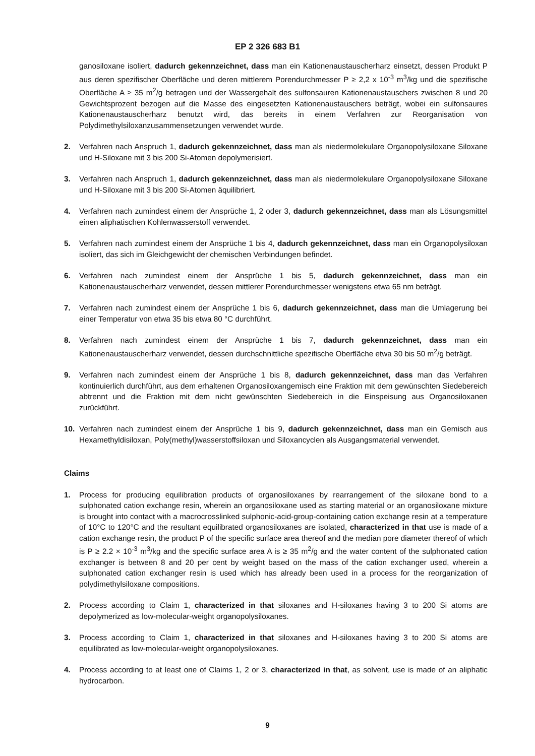EP 2 326 683 B1
ganosiloxane isoliert, dadurch gekennzeichnet, dass man ein Kationenaustauscherharz einsetzt, dessen Produkt P aus deren spezifischer Oberfläche und deren mittlerem Porendurchmesser P ≥ 2,2 x 10<sup>-3</sup> m<sup>3</sup>/kg und die spezifische Oberfläche A ≥ 35 m<sup>2</sup>/g betragen und der Wassergehalt des sulfonsauren Kationenaustauschers zwischen 8 und 20 Gewichtsprozent bezogen auf die Masse des eingesetzten Kationenaustauschers beträgt, wobei ein sulfonsaures Kationenaustauscherharz benutzt wird, das bereits in einem Verfahren zur Reorganisation von Polydimethylsiloxanzusammensetzungen verwendet wurde.
2. Verfahren nach Anspruch 1, dadurch gekennzeichnet, dass man als niedermolekulare Organopolysiloxane Siloxane und H-Siloxane mit 3 bis 200 Si-Atomen depolymerisiert.
3. Verfahren nach Anspruch 1, dadurch gekennzeichnet, dass man als niedermolekulare Organopolysiloxane Siloxane und H-Siloxane mit 3 bis 200 Si-Atomen äquilibriert.
4. Verfahren nach zumindest einem der Ansprüche 1, 2 oder 3, dadurch gekennzeichnet, dass man als Lösungsmittel einen aliphatischen Kohlenwasserstoff verwendet.
5. Verfahren nach zumindest einem der Ansprüche 1 bis 4, dadurch gekennzeichnet, dass man ein Organopolysiloxan isoliert, das sich im Gleichgewicht der chemischen Verbindungen befindet.
6. Verfahren nach zumindest einem der Ansprüche 1 bis 5, dadurch gekennzeichnet, dass man ein Kationenaustauscherharz verwendet, dessen mittlerer Porendurchmesser wenigstens etwa 65 nm beträgt.
7. Verfahren nach zumindest einem der Ansprüche 1 bis 6, dadurch gekennzeichnet, dass man die Umlagerung bei einer Temperatur von etwa 35 bis etwa 80 °C durchführt.
8. Verfahren nach zumindest einem der Ansprüche 1 bis 7, dadurch gekennzeichnet, dass man ein Kationenaustauscherharz verwendet, dessen durchschnittliche spezifische Oberfläche etwa 30 bis 50 m<sup>2</sup>/g beträgt.
9. Verfahren nach zumindest einem der Ansprüche 1 bis 8, dadurch gekennzeichnet, dass man das Verfahren kontinuierlich durchführt, aus dem erhaltenen Organosiloxangemisch eine Fraktion mit dem gewünschten Siedebereich abtrennt und die Fraktion mit dem nicht gewünschten Siedebereich in die Einspeisung aus Organosiloxanen zurückführt.
10. Verfahren nach zumindest einem der Ansprüche 1 bis 9, dadurch gekennzeichnet, dass man ein Gemisch aus Hexamethyldisiloxan, Poly(methyl)wasserstoffsiloxan und Siloxancyclen als Ausgangsmaterial verwendet.
Claims
1. Process for producing equilibration products of organosiloxanes by rearrangement of the siloxane bond to a sulphonated cation exchange resin, wherein an organosiloxane used as starting material or an organosiloxane mixture is brought into contact with a macrocrosslinked sulphonic-acid-group-containing cation exchange resin at a temperature of 10°C to 120°C and the resultant equilibrated organosiloxanes are isolated, characterized in that use is made of a cation exchange resin, the product P of the specific surface area thereof and the median pore diameter thereof of which is P ≥ 2.2 × 10<sup>-3</sup> m<sup>3</sup>/kg and the specific surface area A is ≥ 35 m<sup>2</sup>/g and the water content of the sulphonated cation exchanger is between 8 and 20 per cent by weight based on the mass of the cation exchanger used, wherein a sulphonated cation exchanger resin is used which has already been used in a process for the reorganization of polydimethylsiloxane compositions.
2. Process according to Claim 1, characterized in that siloxanes and H-siloxanes having 3 to 200 Si atoms are depolymerized as low-molecular-weight organopolysiloxanes.
3. Process according to Claim 1, characterized in that siloxanes and H-siloxanes having 3 to 200 Si atoms are equilibrated as low-molecular-weight organopolysiloxanes.
4. Process according to at least one of Claims 1, 2 or 3, characterized in that, as solvent, use is made of an aliphatic hydrocarbon.
9